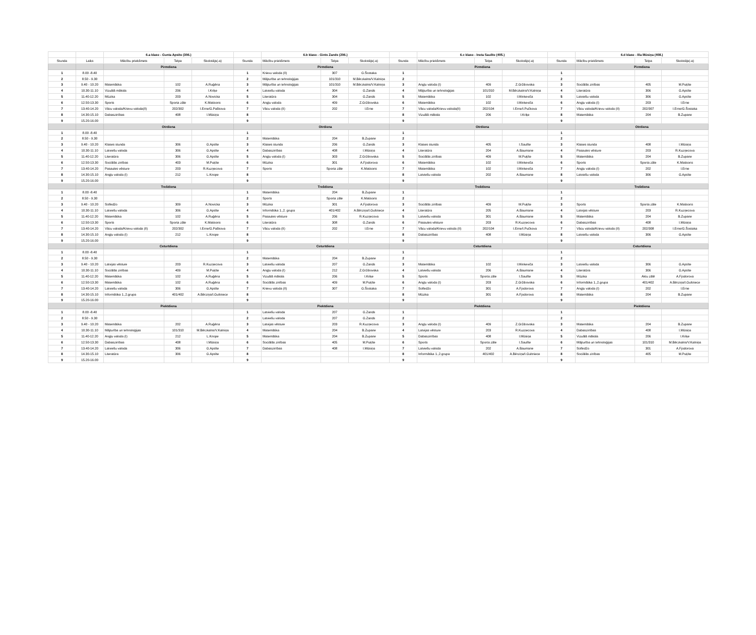| | | 6.a klase - Gunta Apsīte (306.) | | | | 6.b klase - Gints Zands (206.) | | | | 6.c klase - Ineta Saulīte (405.) | | | | 6.d klase - Illa Mūsiņa (408.) | | |
| --- | --- | --- | --- | --- | --- | --- | --- | --- | --- | --- | --- | --- | --- | --- | --- | --- |
| Stunda | Laiks | Mācību priekšmets | Telpa | Skolotājs(-a) | Stunda | Mācību priekšmets | Telpa | Skolotājs(-a) | Stunda | Mācību priekšmets | Telpa | Skolotājs(-a) | Stunda | Mācību priekšmets | Telpa | Skolotājs(-a) |
| | | Pirmdiena | | | | Pirmdiena | | | | Pirmdiena | | | | Pirmdiena | | |
| 1 | 8.00 -8.40 | | | | 1 | Krievu valoda (II) | 307 | G.Šostaka | 1 | | | | 1 | | | |
| 2 | 8.50 - 9.30 | | | | 2 | Mājturība un tehnoloģijas | 101/310 | M.Bērzkalns/V.Kalniņa | 2 | | | | 2 | | | |
| 3 | 9.40 - 10.20 | Matemātika | 102 | A.Ruģēna | 3 | Mājturība un tehnoloģijas | 101/310 | M.Bērzkalns/V.Kalniņa | 3 | Angļu valoda (I) | 409 | Z.Gržibovska | 3 | Sociālās zinības | 405 | M.Puķīte |
| 4 | 10.30-11.10 | Vizuālā māksla | 206 | I.Kriķe | 4 | Latviešu valoda | 304 | G.Zands | 4 | Mājturība un tehnoloģijas | 101/310 | M.Bērzkalns/V.Kalniņa | 4 | Literatūra | 306 | G.Apsīte |
| 5 | 11.40-12.20 | Mūzika | 203 | A.Novicka | 5 | Literatūra | 304 | G.Zands | 5 | Matemātika | 102 | I.Minkeviča | 5 | Latviešu valoda | 306 | G.Apsīte |
| 6 | 12.50-13.30 | Sports | Sporta zāle | K.Matisons | 6 | Angļu valoda | 409 | Z.Gržibovska | 6 | Matemātika | 102 | I.Minkeviča | 6 | Angļu valoda (I) | 203 | I.Erne |
| 7 | 13.40-14.20 | Vācu valoda/Krievu valoda(II) | 202/302 | I.Erne/G.Paškova | 7 | Vācu valoda (II) | 202 | I.Erne | 7 | Vācu valoda/Krievu valoda(II) | 202/104 | I.Erne/I.Pučkova | 7 | Vācu valoda/Krievu valoda (II) | 202/307 | I.Erne/G.Šostaka |
| 8 | 14.30-15.10 | Dabaszinības | 408 | I.Mūsiņa | 8 | | | | 8 | Vizuālā māksla | 206 | I.Kriķe | 8 | Matemātika | 204 | B.Zupane |
| 9 | 15.20-16.00 | | | | 9 | | | | 9 | | | | 9 | | | |
| | | Otrdiena | | | | Otrdiena | | | | Otrdiena | | | | Otrdiena | | |
| 1 | 8.00 -8.40 | | | | 1 | | | | 1 | | | | 1 | | | |
| 2 | 8.50 - 9.30 | | | | 2 | Matemātika | 204 | B.Zupane | 2 | | | | 2 | | | |
| 3 | 9.40 - 10.20 | Klases stunda | 306 | G.Apsīte | 3 | Klases stunda | 206 | G.Zands | 3 | Klases stunda | 405 | I.Saulīte | 3 | Klases stunda | 408 | I.Mūsiņa |
| 4 | 10.30-11.10 | Latviešu valoda | 306 | G.Apsīte | 4 | Dabaszinības | 408 | I.Mūsiņa | 4 | Literatūra | 204 | A.Baumane | 4 | Pasaules vēsture | 203 | R.Kuzņecova |
| 5 | 11.40-12.20 | Literatūra | 306 | G.Apsīte | 5 | Angļu valoda (I) | 303 | Z.Gržibovska | 5 | Sociālās zinības | 409 | M.Puķīte | 5 | Matemātika | 204 | B.Zupane |
| 6 | 12.50-13.30 | Sociālās zinības | 403 | M.Puķīte | 6 | Mūzika | 301 | A.Fjodorova | 6 | Matemātika | 102 | I.Minkeviča | 6 | Sports | Sporta zāle | K.Matisons |
| 7 | 13.40-14.20 | Pasaules vēsture | 203 | R.Kuzņecova | 7 | Sports | Sporta zāle | K.Matisons | 7 | Matemātika | 102 | I.Minkeviča | 7 | Angļu valoda (I) | 202 | I.Erne |
| 8 | 14.30-15.10 | Angļu valoda (I) | 212 | L.Knope | 8 | | | | 8 | Latviešu valoda | 202 | A.Baumane | 8 | Latviešu valoda | 306 | G.Apsīte |
| 9 | 15.20-16.00 | | | | 9 | | | | 9 | | | | 9 | | | |
| | | Trešdiena | | | | Trešdiena | | | | Trešdiena | | | | Trešdiena | | |
| 1 | 8.00 -8.40 | | | | 1 | Matemātika | 204 | B.Zupane | 1 | | | | 1 | | | |
| 2 | 8.50 - 9.30 | | | | 2 | Sports | Sporta zāle | K.Matisons | 2 | | | | 2 | | | |
| 3 | 9.40 - 10.20 | Solfedžo | 309 | A.Novicka | 3 | Mūzika | 301 | A.Fjodorova | 3 | Sociālās zinības | 409 | M.Puķīte | 3 | Sports | Sporta zāle | K.Matisons |
| 4 | 10.30-11.10 | Latviešu valoda | 306 | G.Apsīte | 4 | Informātika 1.,2. grupa | 401/402 | A.Bērziņa/I.Gultniece | 4 | Literatūra | 205 | A.Baumane | 4 | Latvijas vēsture | 203 | R.Kuzņecova |
| 5 | 11.40-12.20 | Matemātika | 102 | A.Ruģēna | 5 | Pasaules vēsture | 206 | R.Kuzņecova | 5 | Latviešu valoda | 301 | A.Baumane | 5 | Matemātika | 204 | B.Zupane |
| 6 | 12.50-13.30 | Sports | Sporta zāle | K.Matisons | 6 | Literatūra | 308 | G.Zands | 6 | Pasaules vēsture | 203 | R.Kuzņecova | 6 | Dabaszinības | 408 | I.Mūsiņa |
| 7 | 13.40-14.20 | Vācu valoda/Krievu valoda (II) | 202/302 | I.Erne/G.Paškova | 7 | Vācu valoda (II) | 202 | I.Erne | 7 | Vācu valoda/Krievu valoda (II) | 202/104 | I.Erne/I.Pučkova | 7 | Vācu valoda/Krievu valoda (II) | 202/308 | I.Erne/G.Šostaka |
| 8 | 14.30-15.10 | Angļu valoda (I) | 212 | L.Knope | 8 | | | | 8 | Dabaszinības | 408 | I.Mūsiņa | 8 | Latviešu valoda | 306 | G.Apsīte |
| 9 | 15.20-16.00 | | | | 9 | | | | 9 | | | | 9 | | | |
| | | Ceturtdiena | | | | Ceturtdiena | | | | Ceturtdiena | | | | Ceturtdiena | | |
| 1 | 8.00 -8.40 | | | | 1 | | | | 1 | | | | 1 | | | |
| 2 | 8.50 - 9.30 | | | | 2 | Matemātika | 204 | B.Zupane | 2 | | | | 2 | | | |
| 3 | 9.40 - 10.20 | Latvijas vēsture | 203 | R.Kuzņecova | 3 | Latviešu valoda | 207 | G.Zands | 3 | Matemātika | 102 | I.Minkeviča | 3 | Latviešu valoda | 306 | G.Apsīte |
| 4 | 10.30-11.10 | Sociālās zinības | 409 | M.Puķīte | 4 | Angļu valoda (I) | 212 | Z.Gržibovska | 4 | Latviešu valoda | 206 | A.Baumane | 4 | Literatūra | 306 | G.Apsīte |
| 5 | 11.40-12.20 | Matemātika | 102 | A.Ruģēna | 5 | Vizuālā māksla | 206 | I.Kriķe | 5 | Sports | Sporta zāle | I.Saulīte | 5 | Mūzika | Aktu zālē | A.Fjodorova |
| 6 | 12.50-13.30 | Matemātika | 102 | A.Ruģēna | 6 | Sociālās zinības | 409 | M.Puķīte | 6 | Angļu valoda (I) | 203 | Z.Gržibovska | 6 | Informātika 1.,2.grupa | 401/402 | A.Bērziņa/I.Gultniece |
| 7 | 13.40-14.20 | Latviešu valoda | 306 | G.Apsīte | 7 | Krievu valoda (II) | 307 | G.Šostaka | 7 | Solfedžo | 301 | A.Fjodorova | 7 | Angļu valoda (I) | 202 | I.Erne |
| 8 | 14.30-15.10 | Informātika 1.,2.grupa | 401/402 | A.Bērziņa/I.Gultniece | 8 | | | | 8 | Mūzika | 301 | A.Fjodorova | 8 | Matemātika | 204 | B.Zupane |
| 9 | 15.20-16.00 | | | | 9 | | | | 9 | | | | 9 | | | |
| | | Piektdiena | | | | Piektdiena | | | | Piektdiena | | | | Piektdiena | | |
| 1 | 8.00 -8.40 | | | | 1 | Latviešu valoda | 207 | G.Zands | 1 | | | | 1 | | | |
| 2 | 8.50 - 9.30 | | | | 2 | Latviešu valoda | 207 | G.Zands | 2 | | | | 2 | | | |
| 3 | 9.40 - 10.20 | Matemātika | 202 | A.Ruģēna | 3 | Latvijas vēsture | 203 | R.Kuzņecova | 3 | Angļu valoda (I) | 409 | Z.Gržibovska | 3 | Matemātika | 204 | B.Zupane |
| 4 | 10.30-11.10 | Mājturība un tehnoloģijas | 101/310 | M.Bērzkalns/V.Kalniņa | 4 | Matemātika | 204 | B.Zupane | 4 | Latvijas vēsture | 203 | R.Kuzņecova | 4 | Dabaszinības | 408 | I.Mūsiņa |
| 5 | 11.40-12.20 | Angļu valoda (I) | 212 | L.Knope | 5 | Matemātika | 204 | B.Zupane | 5 | Dabaszinības | 408 | I.Mūsiņa | 5 | Vizuālā māksla | 206 | I.Kriķe |
| 6 | 12.50-13.30 | Dabaszinības | 408 | I.Mūsiņa | 6 | Sociālās zinības | 405 | M.Puķīte | 6 | Sports | Sporta zāle | I.Saulīte | 6 | Mājturība un tehnoloģijas | 101/310 | M.Bērzkalns/V.Kalniņa |
| 7 | 13.40-14.20 | Latviešu valoda | 306 | G.Apsīte | 7 | Dabaszinības | 408 | I.Mūsiņa | 7 | Latviešu valoda | 202 | A.Baumane | 7 | Solfedžo | 301 | A.Fjodorova |
| 8 | 14.30-15.10 | Literatūra | 306 | G.Apsīte | 8 | | | | 8 | Informātika 1.,2.grupa | 401/402 | A.Bērziņa/I.Gultniece | 8 | Sociālās zinības | 405 | M.Puķīte |
| 9 | 15.20-16.00 | | | | 9 | | | | 9 | | | | 9 | | | |